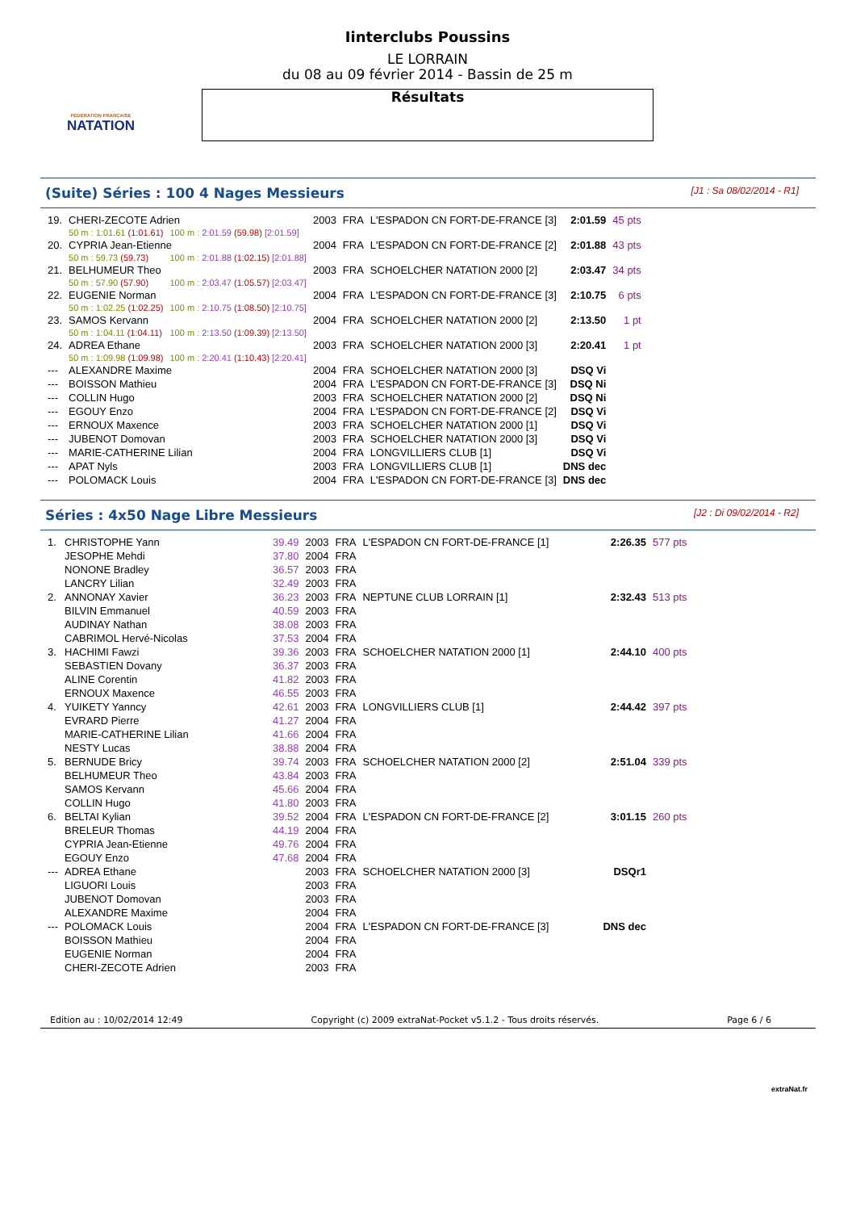FÉDÉRATION FRANÇAISE
NATATION
Iinterclubs Poussins
LE LORRAIN
du 08 au 09 février 2014 - Bassin de 25 m
Résultats
(Suite) Séries : 100 4 Nages Messieurs [J1 : Sa 08/02/2014 - R1]
| 19. | CHERI-ZECOTE Adrien | | 2003 | FRA | L'ESPADON CN FORT-DE-FRANCE [3] | 2:01.59 | 45 pts |
| | 50 m : 1:01.61 (1:01.61) | 100 m : 2:01.59 (59.98) [2:01.59] | | | | | |
| 20. | CYPRIA Jean-Etienne | | 2004 | FRA | L'ESPADON CN FORT-DE-FRANCE [2] | 2:01.88 | 43 pts |
| | 50 m : 59.73 (59.73) | 100 m : 2:01.88 (1:02.15) [2:01.88] | | | | | |
| 21. | BELHUMEUR Theo | | 2003 | FRA | SCHOELCHER NATATION 2000 [2] | 2:03.47 | 34 pts |
| | 50 m : 57.90 (57.90) | 100 m : 2:03.47 (1:05.57) [2:03.47] | | | | | |
| 22. | EUGENIE Norman | | 2004 | FRA | L'ESPADON CN FORT-DE-FRANCE [3] | 2:10.75 | 6 pts |
| | 50 m : 1:02.25 (1:02.25) | 100 m : 2:10.75 (1:08.50) [2:10.75] | | | | | |
| 23. | SAMOS Kervann | | 2004 | FRA | SCHOELCHER NATATION 2000 [2] | 2:13.50 | 1 pt |
| | 50 m : 1:04.11 (1:04.11) | 100 m : 2:13.50 (1:09.39) [2:13.50] | | | | | |
| 24. | ADREA Ethane | | 2003 | FRA | SCHOELCHER NATATION 2000 [3] | 2:20.41 | 1 pt |
| | 50 m : 1:09.98 (1:09.98) | 100 m : 2:20.41 (1:10.43) [2:20.41] | | | | | |
| --- | ALEXANDRE Maxime | | 2004 | FRA | SCHOELCHER NATATION 2000 [3] | DSQ Vi | |
| --- | BOISSON Mathieu | | 2004 | FRA | L'ESPADON CN FORT-DE-FRANCE [3] | DSQ Ni | |
| --- | COLLIN Hugo | | 2003 | FRA | SCHOELCHER NATATION 2000 [2] | DSQ Ni | |
| --- | EGOUY Enzo | | 2004 | FRA | L'ESPADON CN FORT-DE-FRANCE [2] | DSQ Vi | |
| --- | ERNOUX Maxence | | 2003 | FRA | SCHOELCHER NATATION 2000 [1] | DSQ Vi | |
| --- | JUBENOT Domovan | | 2003 | FRA | SCHOELCHER NATATION 2000 [3] | DSQ Vi | |
| --- | MARIE-CATHERINE Lilian | | 2004 | FRA | LONGVILLIERS CLUB [1] | DSQ Vi | |
| --- | APAT Nyls | | 2003 | FRA | LONGVILLIERS CLUB [1] | DNS dec | |
| --- | POLOMACK Louis | | 2004 | FRA | L'ESPADON CN FORT-DE-FRANCE [3] | DNS dec | |
Séries : 4x50 Nage Libre Messieurs [J2 : Di 09/02/2014 - R2]
| 1. | CHRISTOPHE Yann | 39.49 | 2003 | FRA | L'ESPADON CN FORT-DE-FRANCE [1] | 2:26.35 | 577 pts |
| | JESOPHE Mehdi | 37.80 | 2004 | FRA | | | |
| | NONONE Bradley | 36.57 | 2003 | FRA | | | |
| | LANCRY Lilian | 32.49 | 2003 | FRA | | | |
| 2. | ANNONAY Xavier | 36.23 | 2003 | FRA | NEPTUNE CLUB LORRAIN [1] | 2:32.43 | 513 pts |
| | BILVIN Emmanuel | 40.59 | 2003 | FRA | | | |
| | AUDINAY Nathan | 38.08 | 2003 | FRA | | | |
| | CABRIMOL Hervé-Nicolas | 37.53 | 2004 | FRA | | | |
| 3. | HACHIMI Fawzi | 39.36 | 2003 | FRA | SCHOELCHER NATATION 2000 [1] | 2:44.10 | 400 pts |
| | SEBASTIEN Dovany | 36.37 | 2003 | FRA | | | |
| | ALINE Corentin | 41.82 | 2003 | FRA | | | |
| | ERNOUX Maxence | 46.55 | 2003 | FRA | | | |
| 4. | YUIKETY Yanncy | 42.61 | 2003 | FRA | LONGVILLIERS CLUB [1] | 2:44.42 | 397 pts |
| | EVRARD Pierre | 41.27 | 2004 | FRA | | | |
| | MARIE-CATHERINE Lilian | 41.66 | 2004 | FRA | | | |
| | NESTY Lucas | 38.88 | 2004 | FRA | | | |
| 5. | BERNUDE Bricy | 39.74 | 2003 | FRA | SCHOELCHER NATATION 2000 [2] | 2:51.04 | 339 pts |
| | BELHUMEUR Theo | 43.84 | 2003 | FRA | | | |
| | SAMOS Kervann | 45.66 | 2004 | FRA | | | |
| | COLLIN Hugo | 41.80 | 2003 | FRA | | | |
| 6. | BELTAI Kylian | 39.52 | 2004 | FRA | L'ESPADON CN FORT-DE-FRANCE [2] | 3:01.15 | 260 pts |
| | BRELEUR Thomas | 44.19 | 2004 | FRA | | | |
| | CYPRIA Jean-Etienne | 49.76 | 2004 | FRA | | | |
| | EGOUY Enzo | 47.68 | 2004 | FRA | | | |
| --- | ADREA Ethane | | 2003 | FRA | SCHOELCHER NATATION 2000 [3] | DSQr1 | |
| | LIGUORI Louis | | 2003 | FRA | | | |
| | JUBENOT Domovan | | 2003 | FRA | | | |
| | ALEXANDRE Maxime | | 2004 | FRA | | | |
| --- | POLOMACK Louis | | 2004 | FRA | L'ESPADON CN FORT-DE-FRANCE [3] | DNS dec | |
| | BOISSON Mathieu | | 2004 | FRA | | | |
| | EUGENIE Norman | | 2004 | FRA | | | |
| | CHERI-ZECOTE Adrien | | 2003 | FRA | | | |
Edition au : 10/02/2014 12:49 Copyright (c) 2009 extraNat-Pocket v5.1.2 - Tous droits réservés. Page 6 / 6
extraNat.fr